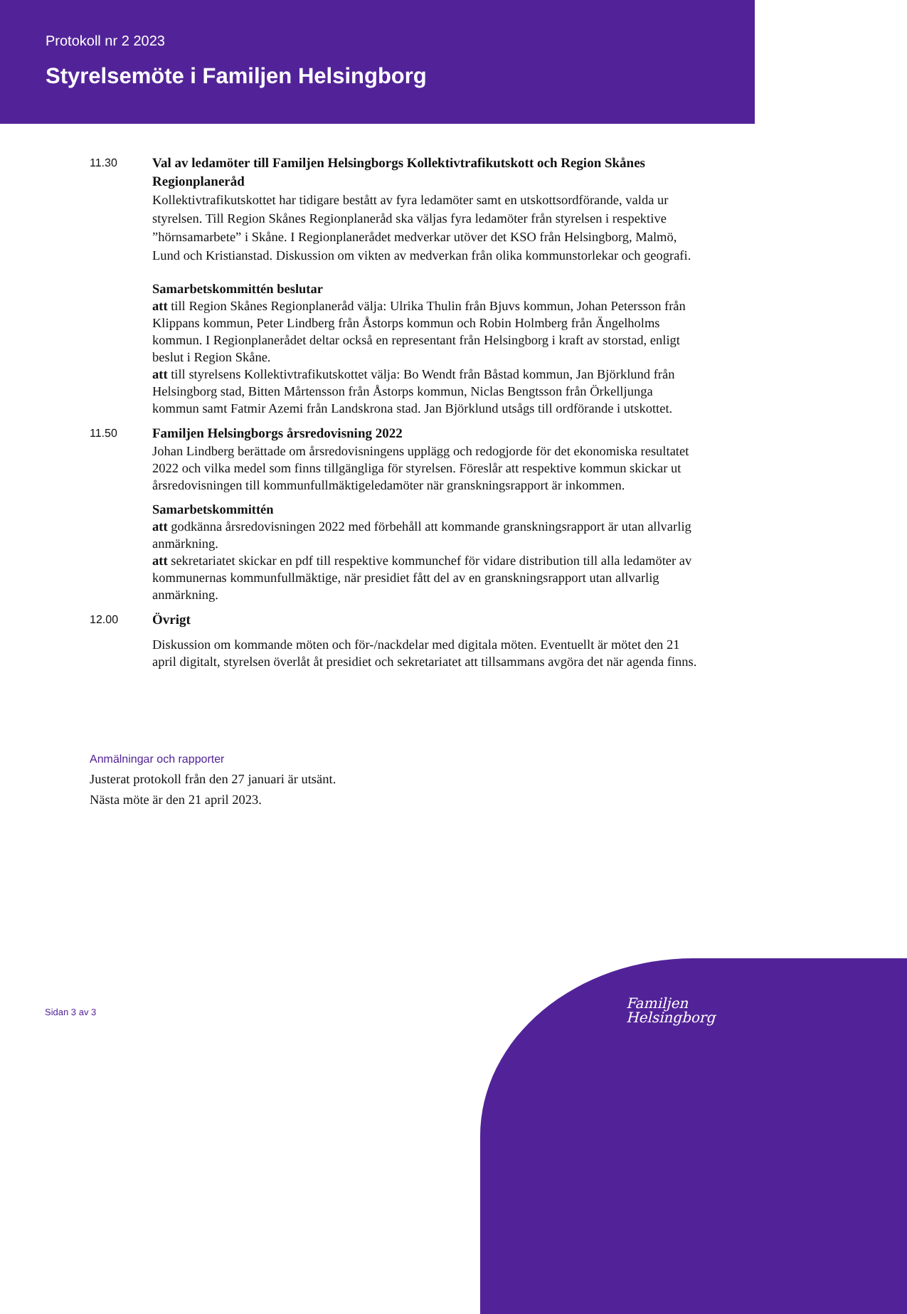Protokoll nr 2 2023
Styrelsemöte i Familjen Helsingborg
11.30
Val av ledamöter till Familjen Helsingborgs Kollektivtrafikutskott och Region Skånes Regionplaneråd
Kollektivtrafikutskottet har tidigare bestått av fyra ledamöter samt en utskottsordförande, valda ur styrelsen. Till Region Skånes Regionplaneråd ska väljas fyra ledamöter från styrelsen i respektive ”hörnsamarbete” i Skåne. I Regionplanerådet medverkar utöver det KSO från Helsingborg, Malmö, Lund och Kristianstad. Diskussion om vikten av medverkan från olika kommunstorlekar och geografi.
Samarbetskommittén beslutar
att till Region Skånes Regionplaneråd välja: Ulrika Thulin från Bjuvs kommun, Johan Petersson från Klippans kommun, Peter Lindberg från Åstorps kommun och Robin Holmberg från Ängelholms kommun. I Regionplanerådet deltar också en representant från Helsingborg i kraft av storstad, enligt beslut i Region Skåne.
att till styrelsens Kollektivtrafikutskottet välja: Bo Wendt från Båstad kommun, Jan Björklund från Helsingborg stad, Bitten Mårtensson från Åstorps kommun, Niclas Bengtsson från Örkelljunga kommun samt Fatmir Azemi från Landskrona stad. Jan Björklund utsågs till ordförande i utskottet.
11.50
Familjen Helsingborgs årsredovisning 2022
Johan Lindberg berättade om årsredovisningens upplägg och redogjorde för det ekonomiska resultatet 2022 och vilka medel som finns tillgängliga för styrelsen. Föreslår att respektive kommun skickar ut årsredovisningen till kommunfullmäktigeledamöter när granskningsrapport är inkommen.
Samarbetskommittén
att godkänna årsredovisningen 2022 med förbehåll att kommande granskningsrapport är utan allvarlig anmärkning.
att sekretariatet skickar en pdf till respektive kommunchef för vidare distribution till alla ledamöter av kommunernas kommunfullmäktige, när presidiet fått del av en granskningsrapport utan allvarlig anmärkning.
12.00
Övrigt
Diskussion om kommande möten och för-/nackdelar med digitala möten. Eventuellt är mötet den 21 april digitalt, styrelsen överlåt åt presidiet och sekretariatet att tillsammans avgöra det när agenda finns.
Anmälningar och rapporter
Justerat protokoll från den 27 januari är utsänt.
Nästa möte är den 21 april 2023.
Familjen
Helsingborg
Sidan 3 av 3